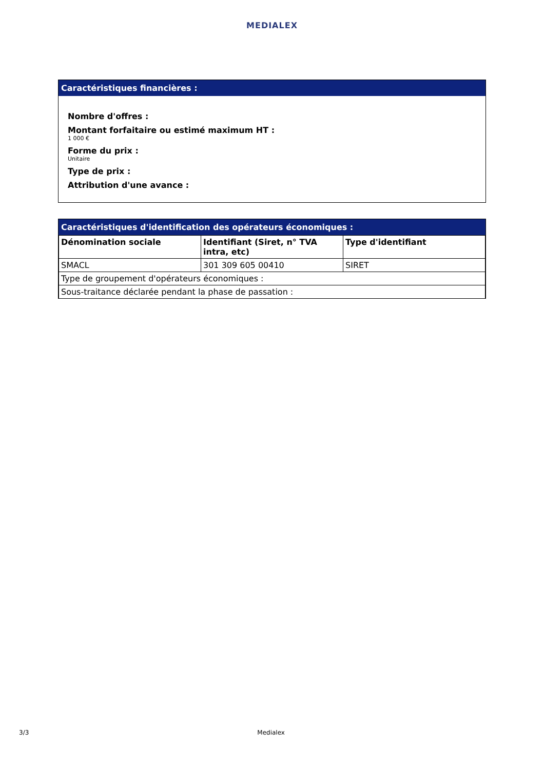MEDIALEX
Caractéristiques financières :
Nombre d'offres :
Montant forfaitaire ou estimé maximum HT :
1 000 €
Forme du prix :
Unitaire
Type de prix :
Attribution d'une avance :
Caractéristiques d'identification des opérateurs économiques :
| Dénomination sociale | Identifiant (Siret, n° TVA intra, etc) | Type d'identifiant |
| --- | --- | --- |
| SMACL | 301 309 605 00410 | SIRET |
| Type de groupement d'opérateurs économiques : | | |
| Sous-traitance déclarée pendant la phase de passation : | | |
3/3 Medialex